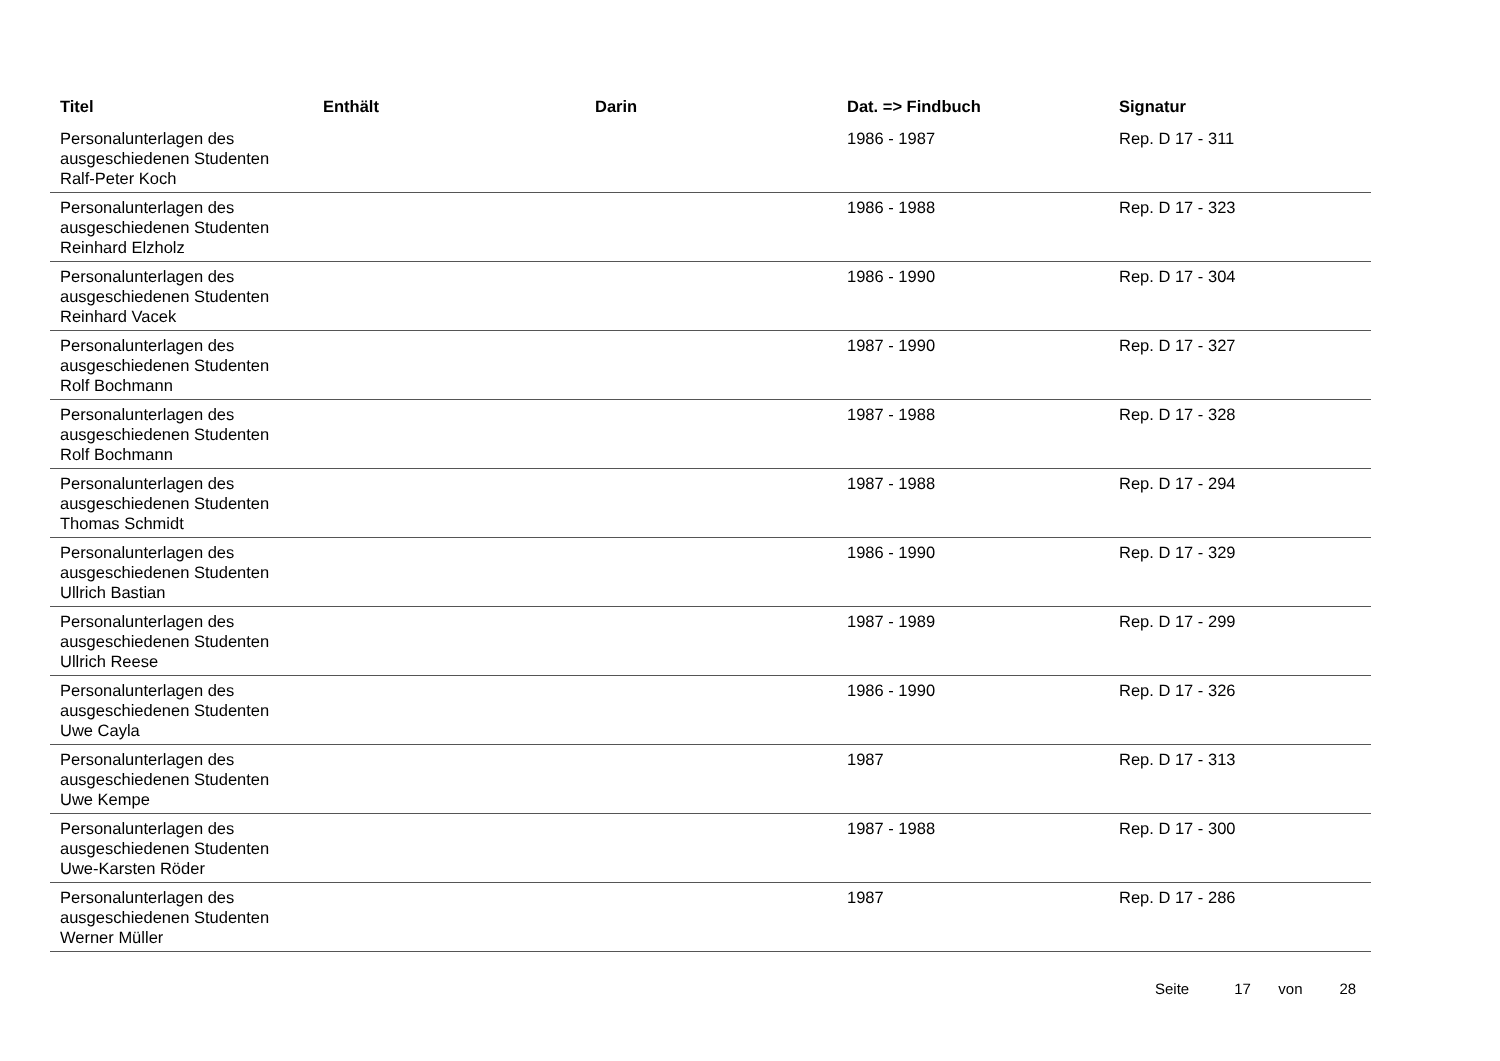| Titel | Enthält | Darin | Dat. => Findbuch | Signatur |
| --- | --- | --- | --- | --- |
| Personalunterlagen des ausgeschiedenen Studenten Ralf-Peter Koch | | | 1986 - 1987 | Rep. D 17 - 311 |
| Personalunterlagen des ausgeschiedenen Studenten Reinhard Elzholz | | | 1986 - 1988 | Rep. D 17 - 323 |
| Personalunterlagen des ausgeschiedenen Studenten Reinhard Vacek | | | 1986 - 1990 | Rep. D 17 - 304 |
| Personalunterlagen des ausgeschiedenen Studenten Rolf Bochmann | | | 1987 - 1990 | Rep. D 17 - 327 |
| Personalunterlagen des ausgeschiedenen Studenten Rolf Bochmann | | | 1987 - 1988 | Rep. D 17 - 328 |
| Personalunterlagen des ausgeschiedenen Studenten Thomas Schmidt | | | 1987 - 1988 | Rep. D 17 - 294 |
| Personalunterlagen des ausgeschiedenen Studenten Ullrich Bastian | | | 1986 - 1990 | Rep. D 17 - 329 |
| Personalunterlagen des ausgeschiedenen Studenten Ullrich Reese | | | 1987 - 1989 | Rep. D 17 - 299 |
| Personalunterlagen des ausgeschiedenen Studenten Uwe Cayla | | | 1986 - 1990 | Rep. D 17 - 326 |
| Personalunterlagen des ausgeschiedenen Studenten Uwe Kempe | | | 1987 | Rep. D 17 - 313 |
| Personalunterlagen des ausgeschiedenen Studenten Uwe-Karsten Röder | | | 1987 - 1988 | Rep. D 17 - 300 |
| Personalunterlagen des ausgeschiedenen Studenten Werner Müller | | | 1987 | Rep. D 17 - 286 |
Seite 17 von 28